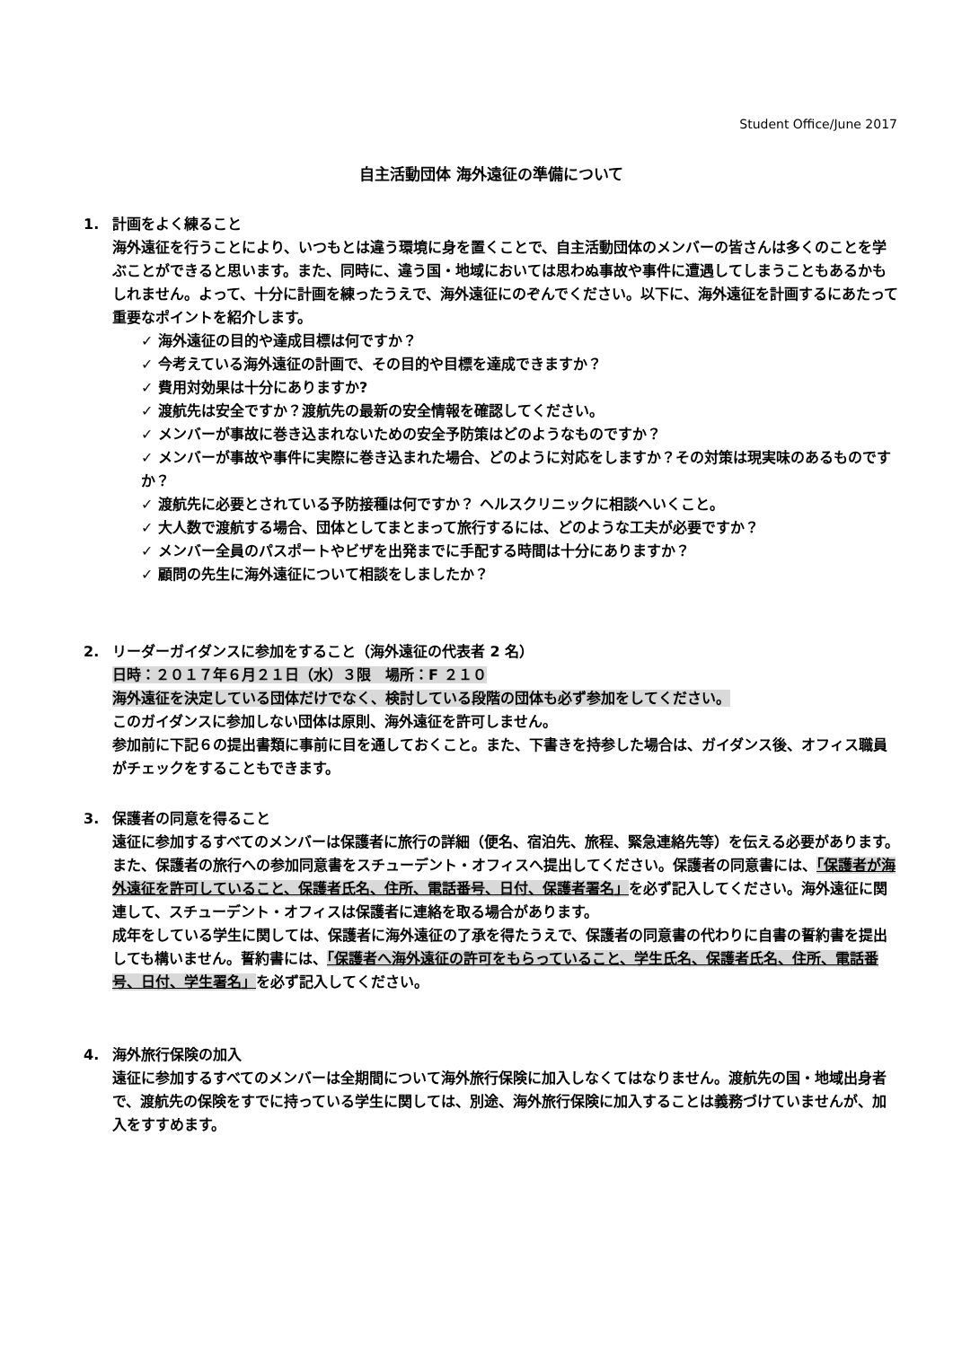Student Office/June 2017
自主活動団体 海外遠征の準備について
1. 計画をよく練ること
海外遠征を行うことにより、いつもとは違う環境に身を置くことで、自主活動団体のメンバーの皆さんは多くのことを学ぶことができると思います。また、同時に、違う国・地域においては思わぬ事故や事件に遭遇してしまうこともあるかもしれません。よって、十分に計画を練ったうえで、海外遠征にのぞんでください。以下に、海外遠征を計画するにあたって重要なポイントを紹介します。
✓ 海外遠征の目的や達成目標は何ですか？
✓ 今考えている海外遠征の計画で、その目的や目標を達成できますか？
✓ 費用対効果は十分にありますか?
✓ 渡航先は安全ですか？渡航先の最新の安全情報を確認してください。
✓ メンバーが事故に巻き込まれないための安全予防策はどのようなものですか？
✓ メンバーが事故や事件に実際に巻き込まれた場合、どのように対応をしますか？その対策は現実味のあるものですか？
✓ 渡航先に必要とされている予防接種は何ですか？ ヘルスクリニックに相談へいくこと。
✓ 大人数で渡航する場合、団体としてまとまって旅行するには、どのような工夫が必要ですか？
✓ メンバー全員のパスポートやビザを出発までに手配する時間は十分にありますか？
✓ 顧問の先生に海外遠征について相談をしましたか？
2. リーダーガイダンスに参加をすること（海外遠征の代表者 2 名）
日時：２０１７年６月２１日（水）３限　場所：F ２１０
海外遠征を決定している団体だけでなく、検討している段階の団体も必ず参加をしてください。
このガイダンスに参加しない団体は原則、海外遠征を許可しません。
参加前に下記６の提出書類に事前に目を通しておくこと。また、下書きを持参した場合は、ガイダンス後、オフィス職員がチェックをすることもできます。
3. 保護者の同意を得ること
遠征に参加するすべてのメンバーは保護者に旅行の詳細（便名、宿泊先、旅程、緊急連絡先等）を伝える必要があります。
また、保護者の旅行への参加同意書をスチューデント・オフィスへ提出してください。保護者の同意書には、「保護者が海外遠征を許可していること、保護者氏名、住所、電話番号、日付、保護者署名」を必ず記入してください。海外遠征に関連して、スチューデント・オフィスは保護者に連絡を取る場合があります。
成年をしている学生に関しては、保護者に海外遠征の了承を得たうえで、保護者の同意書の代わりに自書の誓約書を提出しても構いません。誓約書には、「保護者へ海外遠征の許可をもらっていること、学生氏名、保護者氏名、住所、電話番号、日付、学生署名」を必ず記入してください。
4. 海外旅行保険の加入
遠征に参加するすべてのメンバーは全期間について海外旅行保険に加入しなくてはなりません。渡航先の国・地域出身者で、渡航先の保険をすでに持っている学生に関しては、別途、海外旅行保険に加入することは義務づけていませんが、加入をすすめます。